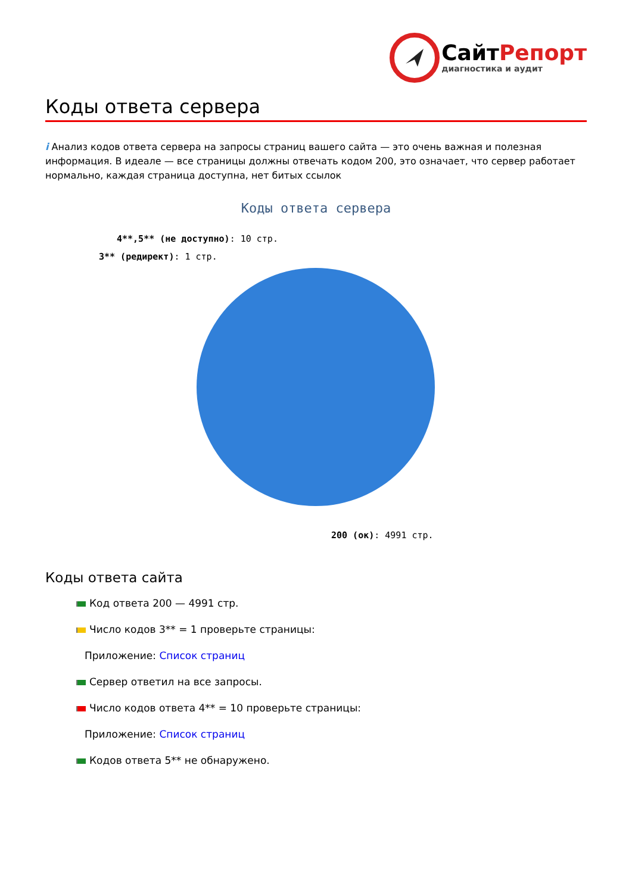СайтРепорт
диагностика и аудит
Коды ответа сервера
i Анализ кодов ответа сервера на запросы страниц вашего сайта — это очень важная и полезная информация. В идеале — все страницы должны отвечать кодом 200, это означает, что сервер работает нормально, каждая страница доступна, нет битых ссылок
Коды ответа сервера
4**,5** (не доступно): 10 стр.
3** (редирект): 1 стр.
200 (ок): 4991 стр.
Коды ответа сайта
Код ответа 200 — 4991 стр.
Число кодов 3** = 1 проверьте страницы:
Приложение: Список страниц
Сервер ответил на все запросы.
Число кодов ответа 4** = 10 проверьте страницы:
Приложение: Список страниц
Кодов ответа 5** не обнаружено.